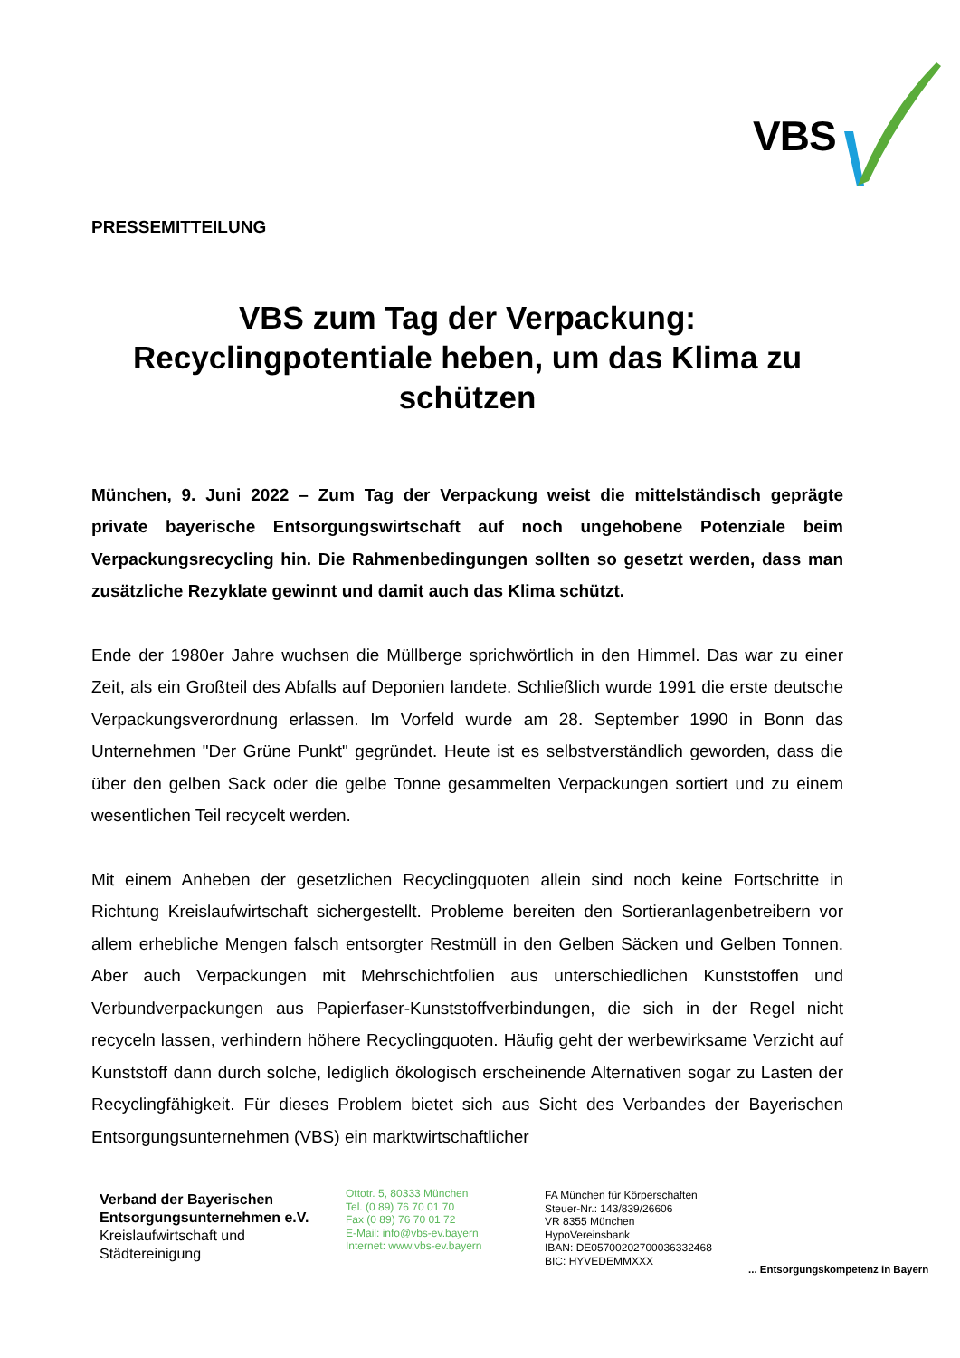VBS
PRESSEMITTEILUNG
VBS zum Tag der Verpackung:
Recyclingpotentiale heben, um das Klima zu schützen
München, 9. Juni 2022 – Zum Tag der Verpackung weist die mittelständisch geprägte private bayerische Entsorgungswirtschaft auf noch ungehobene Potenziale beim Verpackungsrecycling hin. Die Rahmenbedingungen sollten so gesetzt werden, dass man zusätzliche Rezyklate gewinnt und damit auch das Klima schützt.
Ende der 1980er Jahre wuchsen die Müllberge sprichwörtlich in den Himmel. Das war zu einer Zeit, als ein Großteil des Abfalls auf Deponien landete. Schließlich wurde 1991 die erste deutsche Verpackungsverordnung erlassen. Im Vorfeld wurde am 28. September 1990 in Bonn das Unternehmen "Der Grüne Punkt" gegründet. Heute ist es selbstverständlich geworden, dass die über den gelben Sack oder die gelbe Tonne gesammelten Verpackungen sortiert und zu einem wesentlichen Teil recycelt werden.
Mit einem Anheben der gesetzlichen Recyclingquoten allein sind noch keine Fortschritte in Richtung Kreislaufwirtschaft sichergestellt. Probleme bereiten den Sortieranlagenbetreibern vor allem erhebliche Mengen falsch entsorgter Restmüll in den Gelben Säcken und Gelben Tonnen. Aber auch Verpackungen mit Mehrschichtfolien aus unterschiedlichen Kunststoffen und Verbundverpackungen aus Papierfaser-Kunststoffverbindungen, die sich in der Regel nicht recyceln lassen, verhindern höhere Recyclingquoten. Häufig geht der werbewirksame Verzicht auf Kunststoff dann durch solche, lediglich ökologisch erscheinende Alternativen sogar zu Lasten der Recyclingfähigkeit. Für dieses Problem bietet sich aus Sicht des Verbandes der Bayerischen Entsorgungsunternehmen (VBS) ein marktwirtschaftlicher
Verband der Bayerischen
Entsorgungsunternehmen e.V.
Kreislaufwirtschaft und
Städtereinigung
Ottotr. 5, 80333 München
Tel. (0 89) 76 70 01 70
Fax (0 89) 76 70 01 72
E-Mail: info@vbs-ev.bayern
Internet: www.vbs-ev.bayern
FA München für Körperschaften
Steuer-Nr.: 143/839/26606
VR 8355 München
HypoVereinsbank
IBAN: DE05700202700036332468
BIC: HYVEDEMMXXX
... Entsorgungskompetenz in Bayern